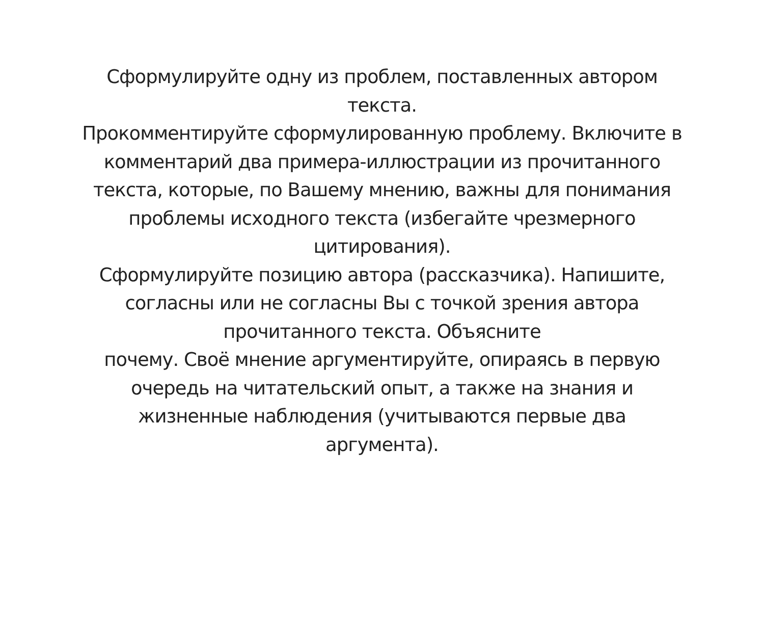Сформулируйте одну из проблем, поставленных автором
текста.
Прокомментируйте сформулированную проблему. Включите в
комментарий два примера-иллюстрации из прочитанного
текста, которые, по Вашему мнению, важны для понимания
проблемы исходного текста (избегайте чрезмерного
цитирования).
Сформулируйте позицию автора (рассказчика). Напишите,
согласны или не согласны Вы с точкой зрения автора
прочитанного текста. Объясните
почему. Своё мнение аргументируйте, опираясь в первую
очередь на читательский опыт, а также на знания и
жизненные наблюдения (учитываются первые два
аргумента).